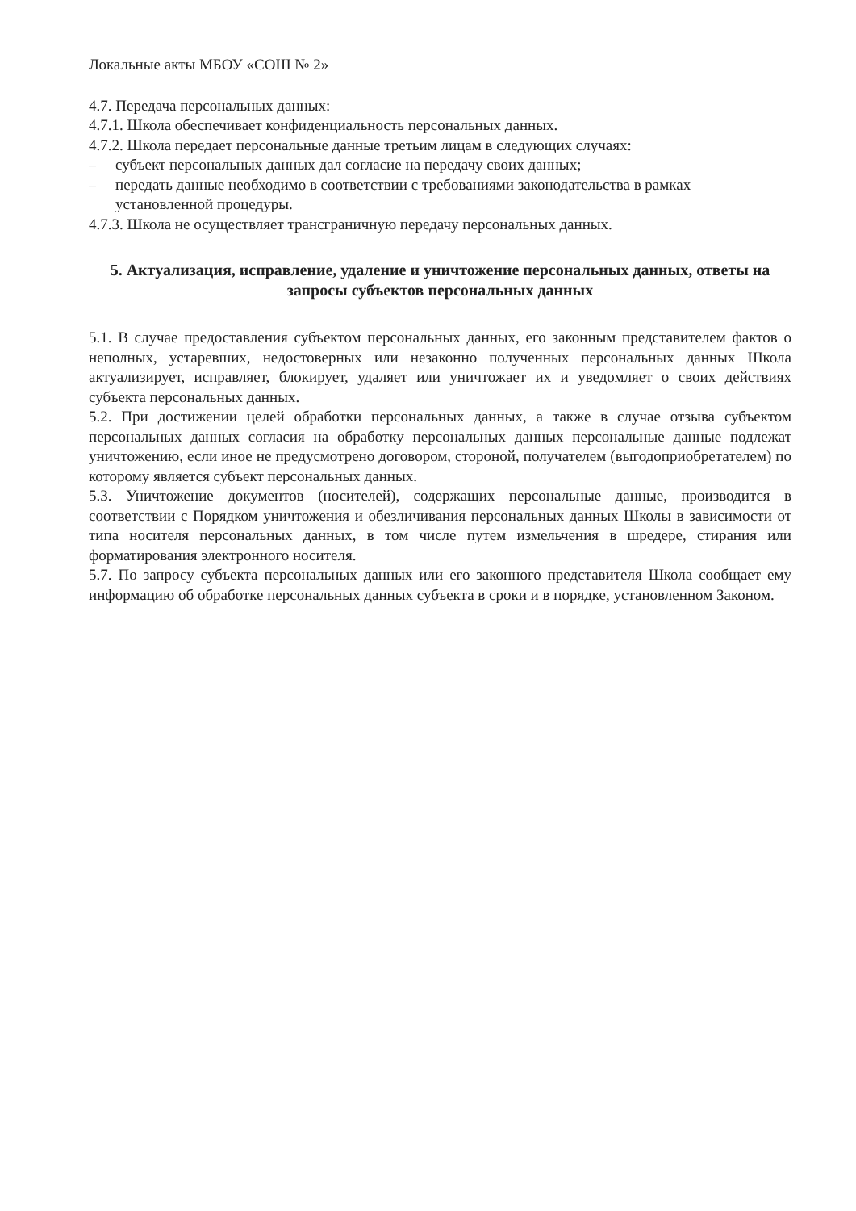Локальные акты МБОУ «СОШ № 2»
4.7. Передача персональных данных:
4.7.1. Школа обеспечивает конфиденциальность персональных данных.
4.7.2. Школа передает персональные данные третьим лицам в следующих случаях:
– субъект персональных данных дал согласие на передачу своих данных;
– передать данные необходимо в соответствии с требованиями законодательства в рамках установленной процедуры.
4.7.3. Школа не осуществляет трансграничную передачу персональных данных.
5. Актуализация, исправление, удаление и уничтожение персональных данных, ответы на запросы субъектов персональных данных
5.1. В случае предоставления субъектом персональных данных, его законным представителем фактов о неполных, устаревших, недостоверных или незаконно полученных персональных данных Школа актуализирует, исправляет, блокирует, удаляет или уничтожает их и уведомляет о своих действиях субъекта персональных данных.
5.2. При достижении целей обработки персональных данных, а также в случае отзыва субъектом персональных данных согласия на обработку персональных данных персональные данные подлежат уничтожению, если иное не предусмотрено договором, стороной, получателем (выгодоприобретателем) по которому является субъект персональных данных.
5.3. Уничтожение документов (носителей), содержащих персональные данные, производится в соответствии с Порядком уничтожения и обезличивания персональных данных Школы в зависимости от типа носителя персональных данных, в том числе путем измельчения в шредере, стирания или форматирования электронного носителя.
5.7. По запросу субъекта персональных данных или его законного представителя Школа сообщает ему информацию об обработке персональных данных субъекта в сроки и в порядке, установленном Законом.